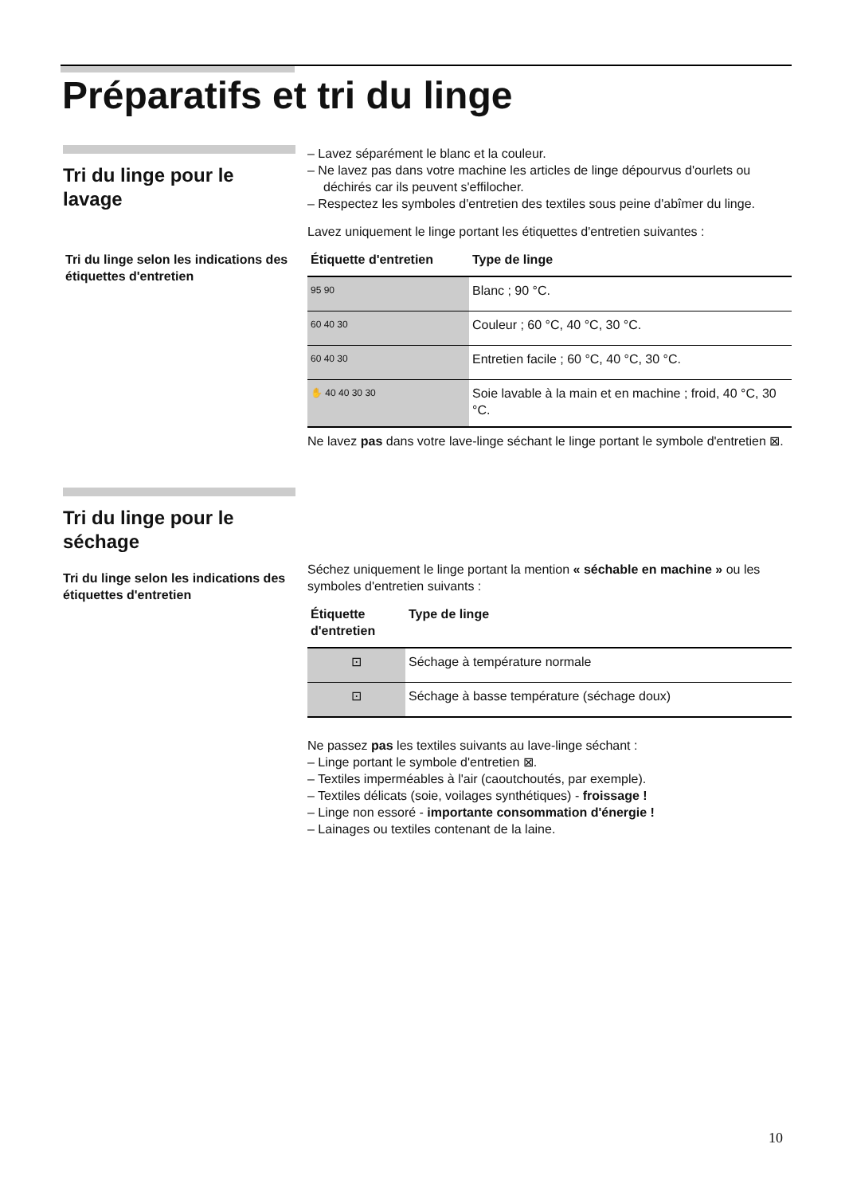Préparatifs et tri du linge
Tri du linge pour le lavage
Tri du linge selon les indications des étiquettes d'entretien
– Lavez séparément le blanc et la couleur.
– Ne lavez pas dans votre machine les articles de linge dépourvus d'our­lets ou déchirés car ils peuvent s'effilocher.
– Respectez les symboles d'entretien des textiles sous peine d'abîmer du linge.
Lavez uniquement le linge portant les étiquettes d'entretien suivantes :
| Étiquette d'entretien | Type de linge |
| --- | --- |
| 95 90 | Blanc ; 90 °C. |
| 60 40 30 | Couleur ; 60 °C, 40 °C, 30 °C. |
| 60 40 30 | Entretien facile ; 60 °C, 40 °C, 30 °C. |
| ✋ 40 40 30 30 | Soie lavable à la main et en machine ; froid, 40 °C, 30 °C. |
Ne lavez pas dans votre lave-linge séchant le linge portant le symbole d'entretien ⊠.
Tri du linge pour le séchage
Tri du linge selon les indications des étiquettes d'entretien
Séchez uniquement le linge portant la mention « séchable en machine » ou les symboles d'entretien suivants :
| Étiquette d'entretien | Type de linge |
| --- | --- |
| ⊡ | Séchage à température normale |
| ⊡ | Séchage à basse température (séchage doux) |
Ne passez pas les textiles suivants au lave-linge séchant :
– Linge portant le symbole d'entretien ⊠.
– Textiles imperméables à l'air (caoutchoutés, par exemple).
– Textiles délicats (soie, voilages synthétiques) - froissage !
– Linge non essoré - importante consommation d'énergie !
– Lainages ou textiles contenant de la laine.
10